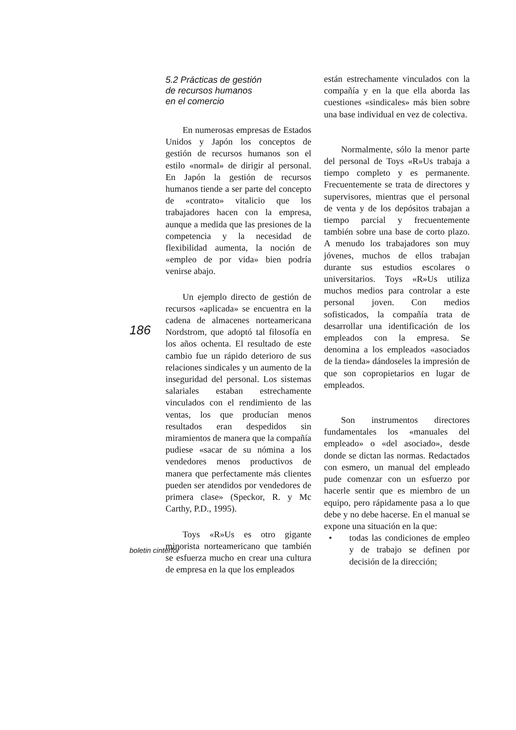186
5.2 Prácticas de gestión
de recursos humanos
en el comercio
En numerosas empresas de Estados Unidos y Japón los conceptos de gestión de recursos humanos son el estilo «normal» de dirigir al personal. En Japón la gestión de recursos humanos tiende a ser parte del concepto de «contrato» vitalicio que los trabajadores hacen con la empresa, aunque a medida que las presiones de la competencia y la necesidad de flexibilidad aumenta, la noción de «empleo de por vida» bien podría venirse abajo.
Un ejemplo directo de gestión de recursos «aplicada» se encuentra en la cadena de almacenes norteamericana Nordstrom, que adoptó tal filosofía en los años ochenta. El resultado de este cambio fue un rápido deterioro de sus relaciones sindicales y un aumento de la inseguridad del personal. Los sistemas salariales estaban estrechamente vinculados con el rendimiento de las ventas, los que producían menos resultados eran despedidos sin miramientos de manera que la compañía pudiese «sacar de su nómina a los vendedores menos productivos de manera que perfectamente más clientes pueden ser atendidos por vendedores de primera clase» (Speckor, R. y Mc Carthy, P.D., 1995).
Toys «R»Us es otro gigante minorista norteamericano que también se esfuerza mucho en crear una cultura de empresa en la que los empleados
están estrechamente vinculados con la compañía y en la que ella aborda las cuestiones «sindicales» más bien sobre una base individual en vez de colectiva.
Normalmente, sólo la menor parte del personal de Toys «R»Us trabaja a tiempo completo y es permanente. Frecuentemente se trata de directores y supervisores, mientras que el personal de venta y de los depósitos trabajan a tiempo parcial y frecuentemente también sobre una base de corto plazo. A menudo los trabajadores son muy jóvenes, muchos de ellos trabajan durante sus estudios escolares o universitarios. Toys «R»Us utiliza muchos medios para controlar a este personal joven. Con medios sofisticados, la compañía trata de desarrollar una identificación de los empleados con la empresa. Se denomina a los empleados «asociados de la tienda» dándoseles la impresión de que son copropietarios en lugar de empleados.
Son instrumentos directores fundamentales los «manuales del empleado» o «del asociado», desde donde se dictan las normas. Redactados con esmero, un manual del empleado pude comenzar con un esfuerzo por hacerle sentir que es miembro de un equipo, pero rápidamente pasa a lo que debe y no debe hacerse. En el manual se expone una situación en la que:
• todas las condiciones de empleo y de trabajo se definen por decisión de la dirección;
boletin cinterfor